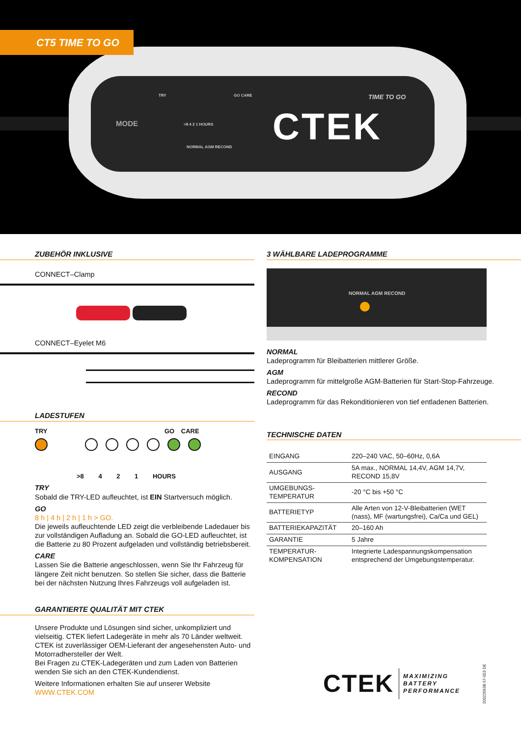CT5 TIME TO GO
TRY GO CARE
MODE >8 4 2 1 HOURS
NORMAL AGM RECOND
TIME TO GO
CTEK
ZUBEHÖR INKLUSIVE
CONNECT–Clamp
CONNECT–Eyelet M6
LADESTUFEN
TRY GO CARE
>8 4 2 1 HOURS
TRY
Sobald die TRY-LED aufleuchtet, ist EIN Startversuch möglich.
GO
8 h | 4 h | 2 h | 1 h > GO.
Die jeweils aufleuchtende LED zeigt die verbleibende Ladedauer bis zur vollständigen Aufladung an. Sobald die GO-LED aufleuchtet, ist die Batterie zu 80 Prozent aufgeladen und vollständig betriebsbereit.
CARE
Lassen Sie die Batterie angeschlossen, wenn Sie Ihr Fahrzeug für längere Zeit nicht benutzen. So stellen Sie sicher, dass die Batterie bei der nächsten Nutzung Ihres Fahrzeugs voll aufgeladen ist.
GARANTIERTE QUALITÄT MIT CTEK
Unsere Produkte und Lösungen sind sicher, unkompliziert und vielseitig. CTEK liefert Ladegeräte in mehr als 70 Länder weltweit. CTEK ist zuverlässiger OEM-Lieferant der angesehensten Auto- und Motorradhersteller der Welt.
Bei Fragen zu CTEK-Ladegeräten und zum Laden von Batterien wenden Sie sich an den CTEK-Kundendienst.
Weitere Informationen erhalten Sie auf unserer Website
WWW.CTEK.COM
3 WÄHLBARE LADEPROGRAMME
NORMAL AGM RECOND
NORMAL
Ladeprogramm für Bleibatterien mittlerer Größe.
AGM
Ladeprogramm für mittelgroße AGM-Batterien für Start-Stop-Fahrzeuge.
RECOND
Ladeprogramm für das Rekonditionieren von tief entladenen Batterien.
TECHNISCHE DATEN
| EINGANG | 220–240 VAC, 50–60Hz, 0,6A |
| AUSGANG | 5A max., NORMAL 14,4V, AGM 14,7V, RECOND 15,8V |
| UMGEBUNGS- TEMPERATUR | -20 °C bis +50 °C |
| BATTERIETYP | Alle Arten von 12-V-Bleibatterien (WET (nass), MF (wartungsfrei), Ca/Ca und GEL) |
| BATTERIEKAPAZITÄT | 20–160 Ah |
| GARANTIE | 5 Jahre |
| TEMPERATUR- KOMPENSATION | Integrierte Ladespannungskompensation entsprechend der Umgebungstemperatur. |
CTEK
MAXIMIZING
BATTERY
PERFORMANCE
20022663B 57-053 DE